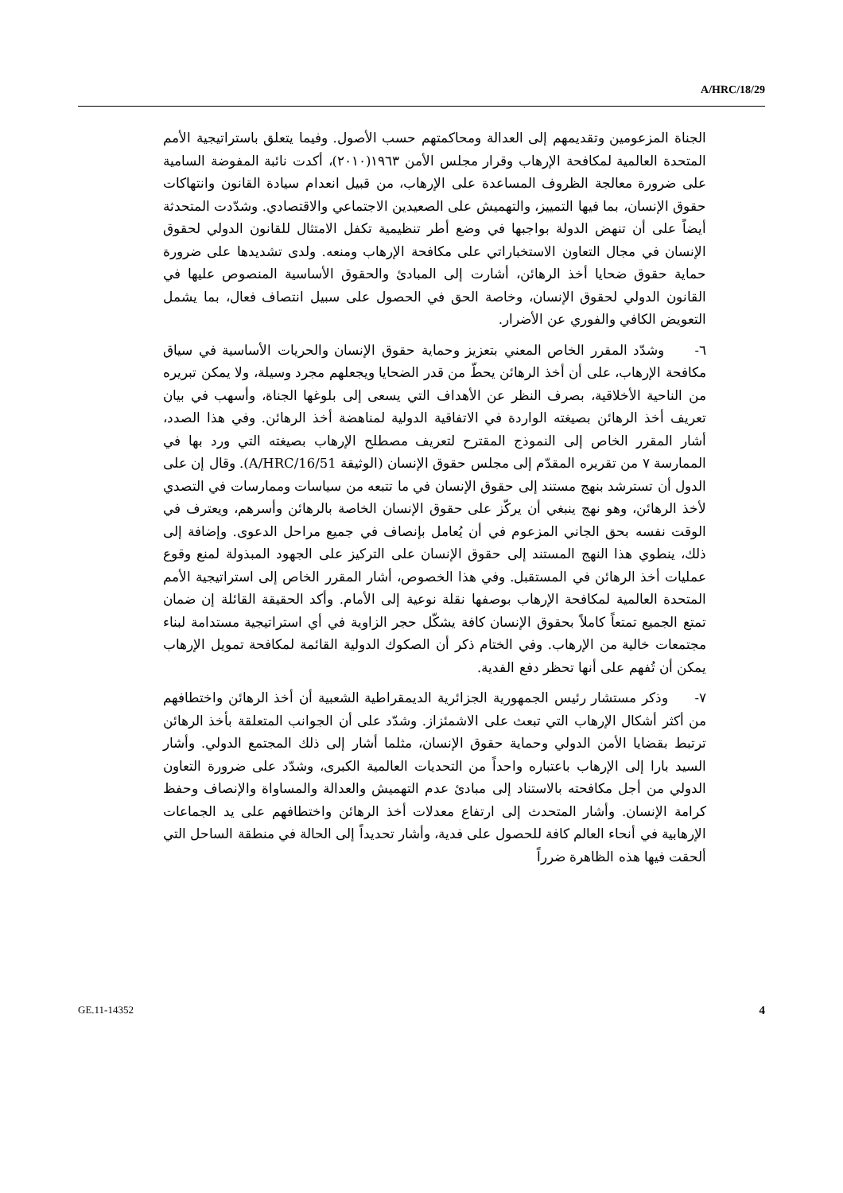A/HRC/18/29
الجناة المزعومين وتقديمهم إلى العدالة ومحاكمتهم حسب الأصول. وفيما يتعلق باستراتيجية الأمم المتحدة العالمية لمكافحة الإرهاب وقرار مجلس الأمن ١٩٦٣(٢٠١٠)، أكدت نائبة المفوضة السامية على ضرورة معالجة الظروف المساعدة على الإرهاب، من قبيل انعدام سيادة القانون وانتهاكات حقوق الإنسان، بما فيها التمييز، والتهميش على الصعيدين الاجتماعي والاقتصادي. وشدّدت المتحدثة أيضاً على أن تنهض الدولة بواجبها في وضع أطر تنظيمية تكفل الامتثال للقانون الدولي لحقوق الإنسان في مجال التعاون الاستخباراتي على مكافحة الإرهاب ومنعه. ولدى تشديدها على ضرورة حماية حقوق ضحايا أخذ الرهائن، أشارت إلى المبادئ والحقوق الأساسية المنصوص عليها في القانون الدولي لحقوق الإنسان، وخاصة الحق في الحصول على سبيل انتصاف فعال، بما يشمل التعويض الكافي والفوري عن الأضرار.
٦- وشدّد المقرر الخاص المعني بتعزيز وحماية حقوق الإنسان والحريات الأساسية في سياق مكافحة الإرهاب، على أن أخذ الرهائن يحطّ من قدر الضحايا ويجعلهم مجرد وسيلة، ولا يمكن تبريره من الناحية الأخلاقية، بصرف النظر عن الأهداف التي يسعى إلى بلوغها الجناة، وأسهب في بيان تعريف أخذ الرهائن بصيغته الواردة في الاتفاقية الدولية لمناهضة أخذ الرهائن. وفي هذا الصدد، أشار المقرر الخاص إلى النموذج المقترح لتعريف مصطلح الإرهاب بصيغته التي ورد بها في الممارسة ٧ من تقريره المقدّم إلى مجلس حقوق الإنسان (الوثيقة A/HRC/16/51). وقال إن على الدول أن تسترشد بنهج مستند إلى حقوق الإنسان في ما تتبعه من سياسات وممارسات في التصدي لأخذ الرهائن، وهو نهج ينبغي أن يركّز على حقوق الإنسان الخاصة بالرهائن وأسرهم، ويعترف في الوقت نفسه بحق الجاني المزعوم في أن يُعامل بإنصاف في جميع مراحل الدعوى. وإضافة إلى ذلك، ينطوي هذا النهج المستند إلى حقوق الإنسان على التركيز على الجهود المبذولة لمنع وقوع عمليات أخذ الرهائن في المستقبل. وفي هذا الخصوص، أشار المقرر الخاص إلى استراتيجية الأمم المتحدة العالمية لمكافحة الإرهاب بوصفها نقلة نوعية إلى الأمام. وأكد الحقيقة القائلة إن ضمان تمتع الجميع تمتعاً كاملاً بحقوق الإنسان كافة يشكّل حجر الزاوية في أي استراتيجية مستدامة لبناء مجتمعات خالية من الإرهاب. وفي الختام ذكر أن الصكوك الدولية القائمة لمكافحة تمويل الإرهاب يمكن أن تُفهم على أنها تحظر دفع الفدية.
٧- وذكر مستشار رئيس الجمهورية الجزائرية الديمقراطية الشعبية أن أخذ الرهائن واختطافهم من أكثر أشكال الإرهاب التي تبعث على الاشمئزاز. وشدّد على أن الجوانب المتعلقة بأخذ الرهائن ترتبط بقضايا الأمن الدولي وحماية حقوق الإنسان، مثلما أشار إلى ذلك المجتمع الدولي. وأشار السيد بارا إلى الإرهاب باعتباره واحداً من التحديات العالمية الكبرى، وشدّد على ضرورة التعاون الدولي من أجل مكافحته بالاستناد إلى مبادئ عدم التهميش والعدالة والمساواة والإنصاف وحفظ كرامة الإنسان. وأشار المتحدث إلى ارتفاع معدلات أخذ الرهائن واختطافهم على يد الجماعات الإرهابية في أنحاء العالم كافة للحصول على فدية، وأشار تحديداً إلى الحالة في منطقة الساحل التي ألحقت فيها هذه الظاهرة ضرراً
GE.11-14352 4